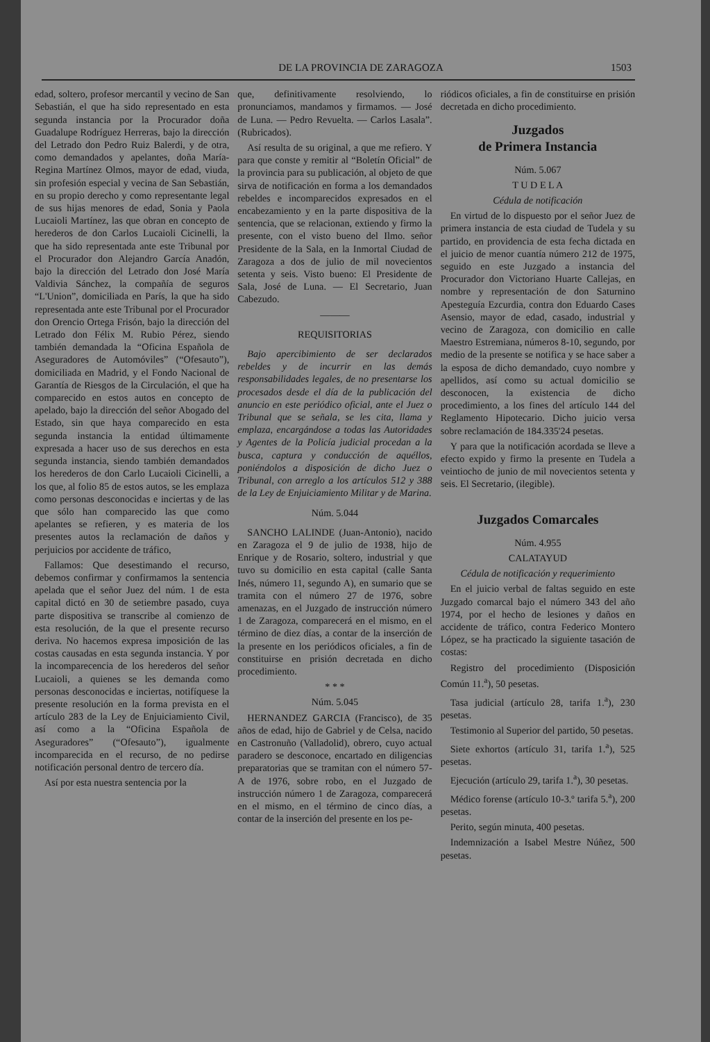DE LA PROVINCIA DE ZARAGOZA 1503
edad, soltero, profesor mercantil y vecino de San Sebastián, el que ha sido representado en esta segunda instancia por la Procurador doña Guadalupe Rodríguez Herreras, bajo la dirección del Letrado don Pedro Ruiz Balerdi, y de otra, como demandados y apelantes, doña María-Regina Martínez Olmos, mayor de edad, viuda, sin profesión especial y vecina de San Sebastián, en su propio derecho y como representante legal de sus hijas menores de edad, Sonia y Paola Lucaioli Martínez, las que obran en concepto de herederos de don Carlos Lucaioli Cicinelli, la que ha sido representada ante este Tribunal por el Procurador don Alejandro García Anadón, bajo la dirección del Letrado don José María Valdivia Sánchez, la compañía de seguros “L'Union”, domiciliada en París, la que ha sido representada ante este Tribunal por el Procurador don Orencio Ortega Frisón, bajo la dirección del Letrado don Félix M. Rubio Pérez, siendo también demandada la “Oficina Española de Aseguradores de Automóviles” (“Ofesauto”), domiciliada en Madrid, y el Fondo Nacional de Garantía de Riesgos de la Circulación, el que ha comparecido en estos autos en concepto de apelado, bajo la dirección del señor Abogado del Estado, sin que haya comparecido en esta segunda instancia la entidad últimamente expresada a hacer uso de sus derechos en esta segunda instancia, siendo también demandados los herederos de don Carlo Lucaioli Cicinelli, a los que, al folio 85 de estos autos, se les emplaza como personas desconocidas e inciertas y de las que sólo han comparecido las que como apelantes se refieren, y es materia de los presentes autos la reclamación de daños y perjuicios por accidente de tráfico,
Fallamos: Que desestimando el recurso, debemos confirmar y confirmamos la sentencia apelada que el señor Juez del núm. 1 de esta capital dictó en 30 de setiembre pasado, cuya parte dispositiva se transcribe al comienzo de esta resolución, de la que el presente recurso deriva. No hacemos expresa imposición de las costas causadas en esta segunda instancia. Y por la incomparecencia de los herederos del señor Lucaioli, a quienes se les demanda como personas desconocidas e inciertas, notifíquese la presente resolución en la forma prevista en el artículo 283 de la Ley de Enjuiciamiento Civil, así como a la “Oficina Española de Aseguradores” (“Ofesauto”), igualmente incomparecida en el recurso, de no pedirse notificación personal dentro de tercero día.
Así por esta nuestra sentencia por la
que, definitivamente resolviendo, lo pronunciamos, mandamos y firmamos. — José de Luna. — Pedro Revuelta. — Carlos Lasala”. (Rubricados).
Así resulta de su original, a que me refiero. Y para que conste y remitir al “Boletín Oficial” de la provincia para su publicación, al objeto de que sirva de notificación en forma a los demandados rebeldes e incomparecidos expresados en el encabezamiento y en la parte dispositiva de la sentencia, que se relacionan, extiendo y firmo la presente, con el visto bueno del Ilmo. señor Presidente de la Sala, en la Inmortal Ciudad de Zaragoza a dos de julio de mil novecientos setenta y seis. Visto bueno: El Presidente de Sala, José de Luna. — El Secretario, Juan Cabezudo.
———
REQUISITORIAS
Bajo apercibimiento de ser declarados rebeldes y de incurrir en las demás responsabilidades legales, de no presentarse los procesados desde el día de la publicación del anuncio en este periódico oficial, ante el Juez o Tribunal que se señala, se les cita, llama y emplaza, encargándose a todas las Autoridades y Agentes de la Policía judicial procedan a la busca, captura y conducción de aquéllos, poniéndolos a disposición de dicho Juez o Tribunal, con arreglo a los artículos 512 y 388 de la Ley de Enjuiciamiento Militar y de Marina.
Núm. 5.044
SANCHO LALINDE (Juan-Antonio), nacido en Zaragoza el 9 de julio de 1938, hijo de Enrique y de Rosario, soltero, industrial y que tuvo su domicilio en esta capital (calle Santa Inés, número 11, segundo A), en sumario que se tramita con el número 27 de 1976, sobre amenazas, en el Juzgado de instrucción número 1 de Zaragoza, comparecerá en el mismo, en el término de diez días, a contar de la inserción de la presente en los periódicos oficiales, a fin de constituirse en prisión decretada en dicho procedimiento.
* * *
Núm. 5.045
HERNANDEZ GARCIA (Francisco), de 35 años de edad, hijo de Gabriel y de Celsa, nacido en Castronuño (Valladolid), obrero, cuyo actual paradero se desconoce, encartado en diligencias preparatorias que se tramitan con el número 57-A de 1976, sobre robo, en el Juzgado de instrucción número 1 de Zaragoza, comparecerá en el mismo, en el término de cinco días, a contar de la inserción del presente en los pe-
riódicos oficiales, a fin de constituirse en prisión decretada en dicho procedimiento.
Juzgados
de Primera Instancia
Núm. 5.067
T U D E L A
Cédula de notificación
En virtud de lo dispuesto por el señor Juez de primera instancia de esta ciudad de Tudela y su partido, en providencia de esta fecha dictada en el juicio de menor cuantía número 212 de 1975, seguido en este Juzgado a instancia del Procurador don Victoriano Huarte Callejas, en nombre y representación de don Saturnino Apesteguía Ezcurdia, contra don Eduardo Cases Asensio, mayor de edad, casado, industrial y vecino de Zaragoza, con domicilio en calle Maestro Estremiana, números 8-10, segundo, por medio de la presente se notifica y se hace saber a la esposa de dicho demandado, cuyo nombre y apellidos, así como su actual domicilio se desconocen, la existencia de dicho procedimiento, a los fines del artículo 144 del Reglamento Hipotecario. Dicho juicio versa sobre reclamación de 184.335'24 pesetas.
Y para que la notificación acordada se lleve a efecto expido y firmo la presente en Tudela a veintiocho de junio de mil novecientos setenta y seis. El Secretario, (ilegible).
Juzgados Comarcales
Núm. 4.955
CALATAYUD
Cédula de notificación y requerimiento
En el juicio verbal de faltas seguido en este Juzgado comarcal bajo el número 343 del año 1974, por el hecho de lesiones y daños en accidente de tráfico, contra Federico Montero López, se ha practicado la siguiente tasación de costas:
Registro del procedimiento (Disposición Común 11.<sup>a</sup>), 50 pesetas.
Tasa judicial (artículo 28, tarifa 1.<sup>a</sup>), 230 pesetas.
Testimonio al Superior del partido, 50 pesetas.
Siete exhortos (artículo 31, tarifa 1.<sup>a</sup>), 525 pesetas.
Ejecución (artículo 29, tarifa 1.<sup>a</sup>), 30 pesetas.
Médico forense (artículo 10-3.º tarifa 5.<sup>a</sup>), 200 pesetas.
Perito, según minuta, 400 pesetas.
Indemnización a Isabel Mestre Núñez, 500 pesetas.